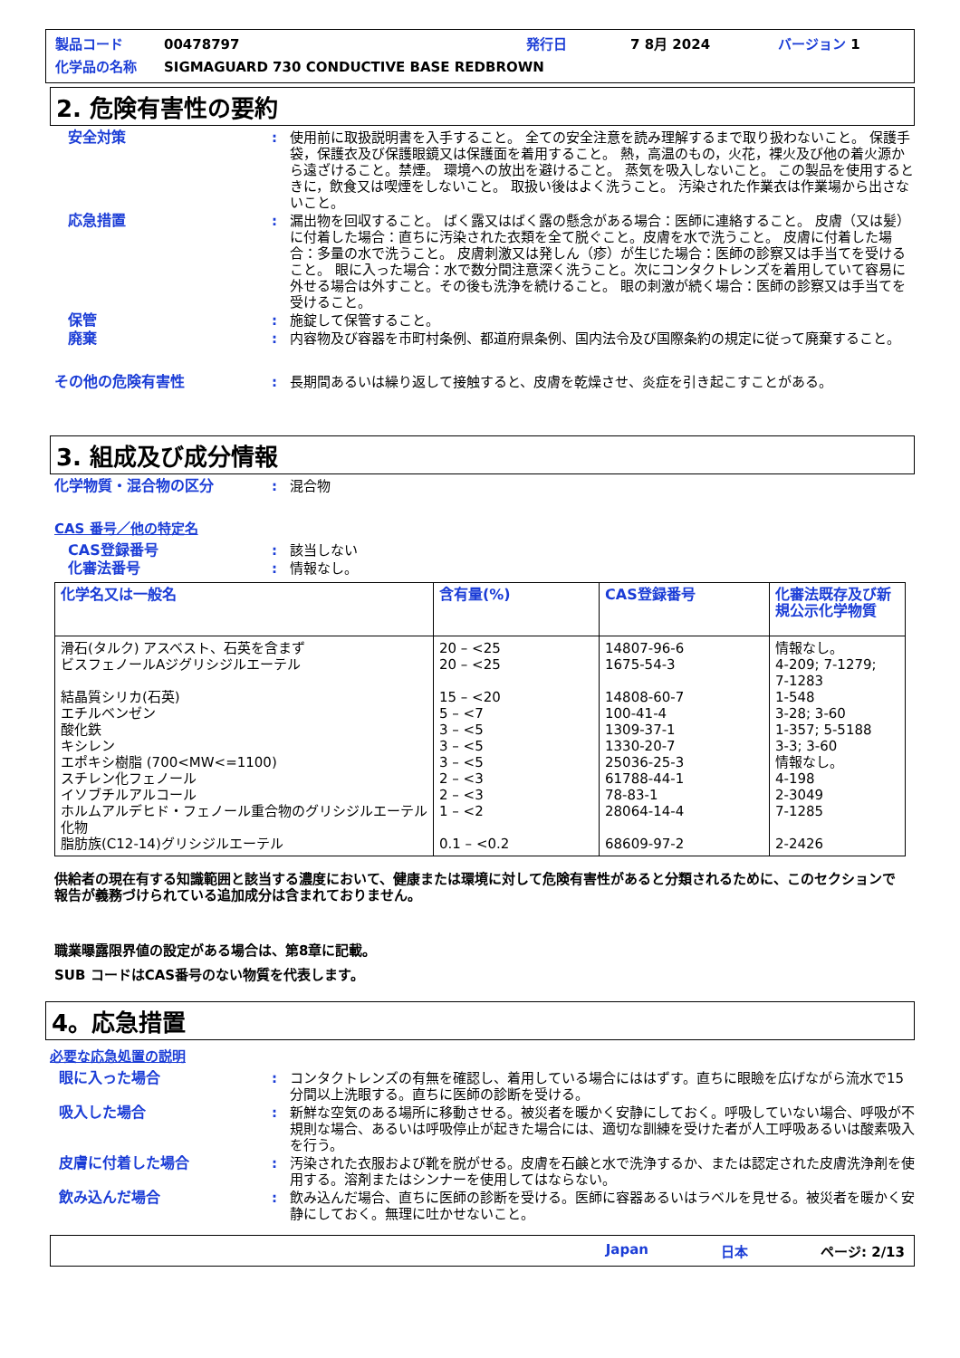製品コード 00478797 発行日 7 8月 2024 バージョン 1
化学品の名称 SIGMAGUARD 730 CONDUCTIVE BASE REDBROWN
2. 危険有害性の要約
安全対策: 使用前に取扱説明書を入手すること。 全ての安全注意を読み理解するまで取り扱わないこと。 保護手袋，保護衣及び保護眼鏡又は保護面を着用すること。 熱，高温のもの，火花，裸火及び他の着火源から遠ざけること。禁煙。 環境への放出を避けること。 蒸気を吸入しないこと。 この製品を使用するときに，飲食又は喫煙をしないこと。 取扱い後はよく洗うこと。 汚染された作業衣は作業場から出さないこと。
応急措置: 漏出物を回収すること。 ばく露又はばく露の懸念がある場合：医師に連絡すること。 皮膚（又は髪）に付着した場合：直ちに汚染された衣類を全て脱ぐこと。皮膚を水で洗うこと。 皮膚に付着した場合：多量の水で洗うこと。 皮膚刺激又は発しん（疹）が生じた場合：医師の診察又は手当てを受けること。 眼に入った場合：水で数分間注意深く洗うこと。次にコンタクトレンズを着用していて容易に外せる場合は外すこと。その後も洗浄を続けること。 眼の刺激が続く場合：医師の診察又は手当てを受けること。
保管: 施錠して保管すること。
廃棄: 内容物及び容器を市町村条例、都道府県条例、国内法令及び国際条約の規定に従って廃棄すること。
その他の危険有害性: 長期間あるいは繰り返して接触すると、皮膚を乾燥させ、炎症を引き起こすことがある。
3. 組成及び成分情報
化学物質・混合物の区分: 混合物
CAS 番号／他の特定名
CAS登録番号: 該当しない
化審法番号: 情報なし。
| 化学名又は一般名 | 含有量(%) | CAS登録番号 | 化審法既存及び新規公示化学物質 |
| --- | --- | --- | --- |
| 滑石(タルク) アスベスト、石英を含まず ビスフェノールAジグリシジルエーテル 結晶質シリカ(石英) エチルベンゼン 酸化鉄 キシレン エポキシ樹脂 (700<MW<=1100) スチレン化フェノール イソブチルアルコール ホルムアルデヒド・フェノール重合物のグリシジルエーテル化物 脂肪族(C12-14)グリシジルエーテル | 20 – <25 20 – <25 15 – <20 5 – <7 3 – <5 3 – <5 3 – <5 2 – <3 2 – <3 1 – <2 0.1 – <0.2 | 14807-96-6 1675-54-3 14808-60-7 100-41-4 1309-37-1 1330-20-7 25036-25-3 61788-44-1 78-83-1 28064-14-4 68609-97-2 | 情報なし。 4-209; 7-1279; 7-1283 1-548 3-28; 3-60 1-357; 5-5188 3-3; 3-60 情報なし。 4-198 2-3049 7-1285 2-2426 |
供給者の現在有する知識範囲と該当する濃度において、健康または環境に対して危険有害性があると分類されるために、このセクションで報告が義務づけられている追加成分は含まれておりません。
職業曝露限界値の設定がある場合は、第8章に記載。
SUB コードはCAS番号のない物質を代表します。
4。応急措置
必要な応急処置の説明
眼に入った場合: コンタクトレンズの有無を確認し、着用している場合にははずす。直ちに眼瞼を広げながら流水で15分間以上洗眼する。直ちに医師の診断を受ける。
吸入した場合: 新鮮な空気のある場所に移動させる。被災者を暖かく安静にしておく。呼吸していない場合、呼吸が不規則な場合、あるいは呼吸停止が起きた場合には、適切な訓練を受けた者が人工呼吸あるいは酸素吸入を行う。
皮膚に付着した場合: 汚染された衣服および靴を脱がせる。皮膚を石鹸と水で洗浄するか、または認定された皮膚洗浄剤を使用する。溶剤またはシンナーを使用してはならない。
飲み込んだ場合: 飲み込んだ場合、直ちに医師の診断を受ける。医師に容器あるいはラベルを見せる。被災者を暖かく安静にしておく。無理に吐かせないこと。
Japan 日本 ページ: 2/13